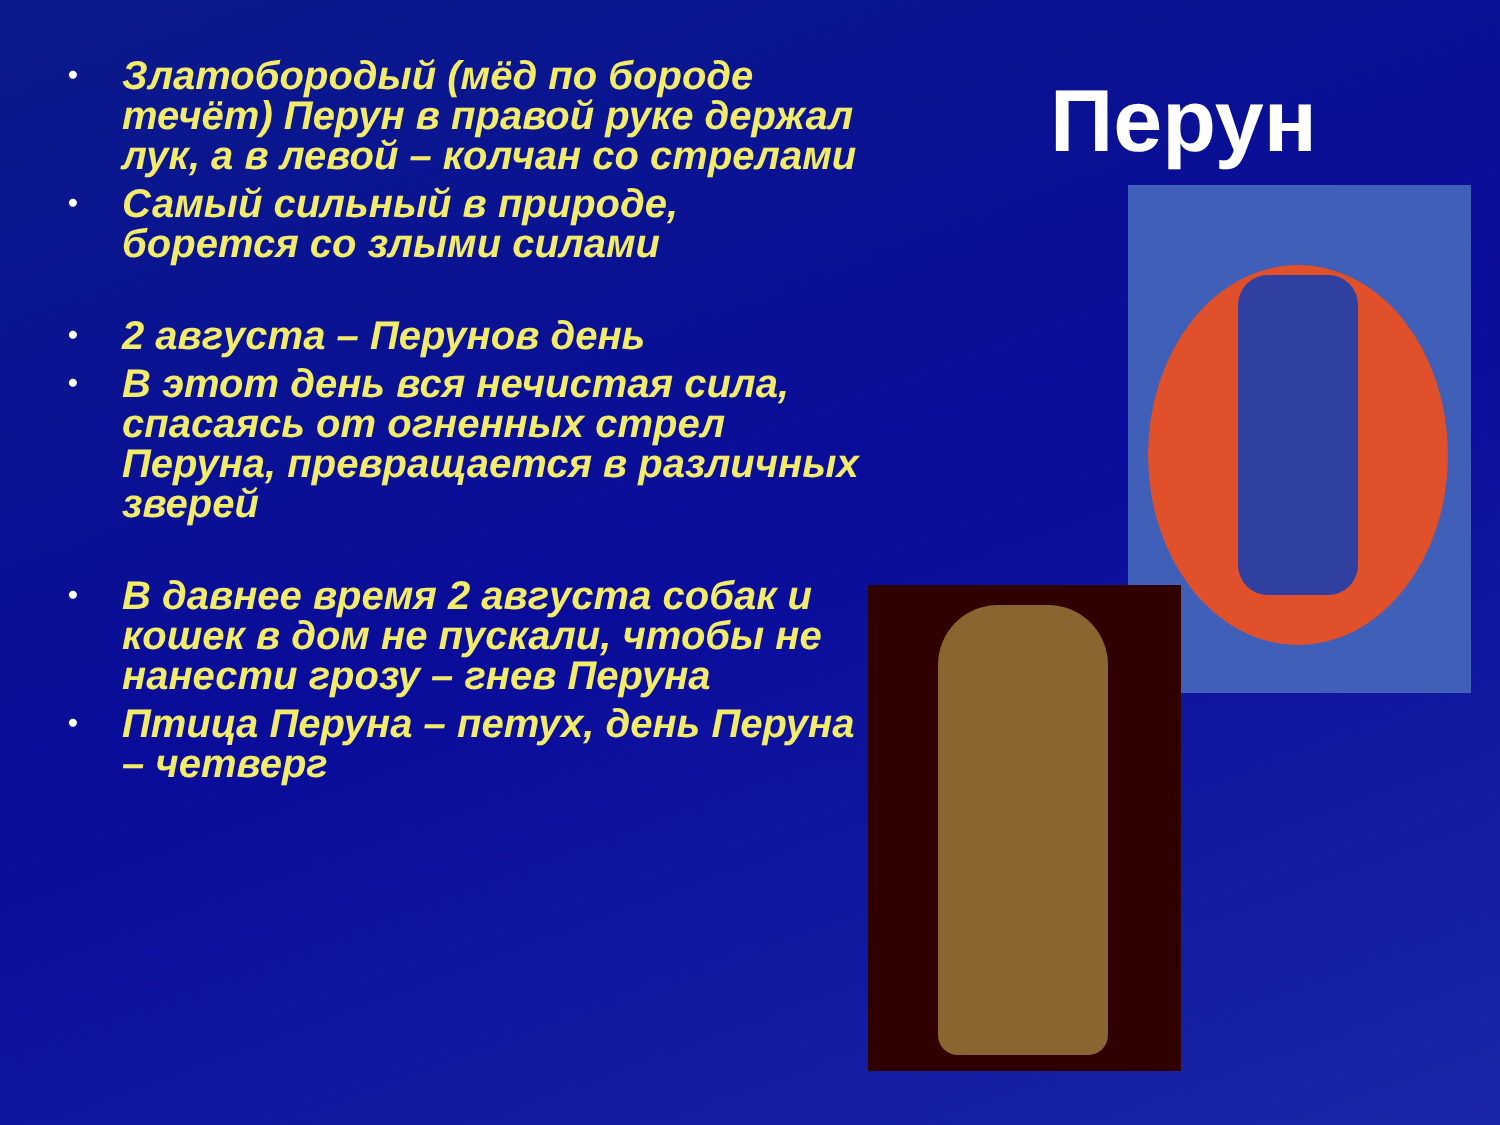Перун
• Златобородый (мёд по бороде течёт) Перун в правой руке держал лук, а в левой – колчан со стрелами
• Самый сильный в природе, борется со злыми силами
• 2 августа – Перунов день
• В этот день вся нечистая сила, спасаясь от огненных стрел Перуна, превращается в различных зверей
• В давнее время 2 августа собак и кошек в дом не пускали, чтобы не нанести грозу – гнев Перуна
• Птица Перуна – петух, день Перуна – четверг